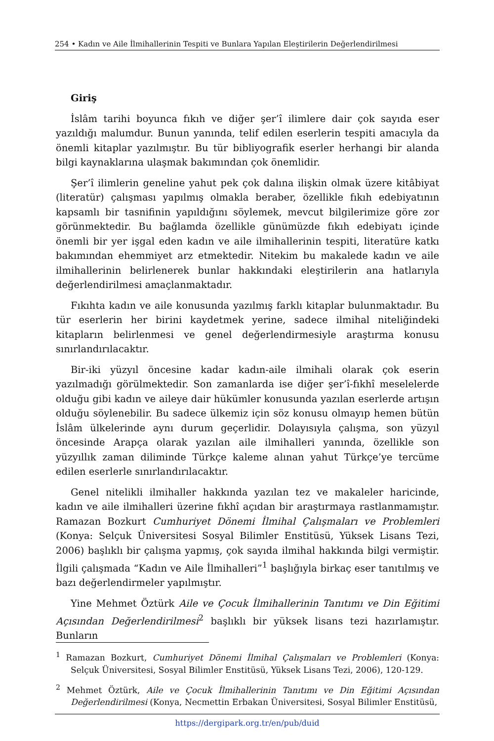254 • Kadın ve Aile İlmihallerinin Tespiti ve Bunlara Yapılan Eleştirilerin Değerlendirilmesi
Giriş
İslâm tarihi boyunca fıkıh ve diğer şer’î ilimlere dair çok sayıda eser yazıldığı malumdur. Bunun yanında, telif edilen eserlerin tespiti amacıyla da önemli kitaplar yazılmıştır. Bu tür bibliyografik eserler herhangi bir alanda bilgi kaynaklarına ulaşmak bakımından çok önemlidir.
Şer’î ilimlerin geneline yahut pek çok dalına ilişkin olmak üzere kitâbiyat (literatür) çalışması yapılmış olmakla beraber, özellikle fıkıh edebiyatının kapsamlı bir tasnifinin yapıldığını söylemek, mevcut bilgilerimize göre zor görünmektedir. Bu bağlamda özellikle günümüzde fıkıh edebiyatı içinde önemli bir yer işgal eden kadın ve aile ilmihallerinin tespiti, literatüre katkı bakımından ehemmiyet arz etmektedir. Nitekim bu makalede kadın ve aile ilmihallerinin belirlenerek bunlar hakkındaki eleştirilerin ana hatlarıyla değerlendirilmesi amaçlanmaktadır.
Fıkıhta kadın ve aile konusunda yazılmış farklı kitaplar bulunmaktadır. Bu tür eserlerin her birini kaydetmek yerine, sadece ilmihal niteliğindeki kitapların belirlenmesi ve genel değerlendirmesiyle araştırma konusu sınırlandırılacaktır.
Bir-iki yüzyıl öncesine kadar kadın-aile ilmihali olarak çok eserin yazılmadığı görülmektedir. Son zamanlarda ise diğer şer’î-fıkhî meselelerde olduğu gibi kadın ve aileye dair hükümler konusunda yazılan eserlerde artışın olduğu söylenebilir. Bu sadece ülkemiz için söz konusu olmayıp hemen bütün İslâm ülkelerinde aynı durum geçerlidir. Dolayısıyla çalışma, son yüzyıl öncesinde Arapça olarak yazılan aile ilmihalleri yanında, özellikle son yüzyıllık zaman diliminde Türkçe kaleme alınan yahut Türkçe’ye tercüme edilen eserlerle sınırlandırılacaktır.
Genel nitelikli ilmihaller hakkında yazılan tez ve makaleler haricinde, kadın ve aile ilmihalleri üzerine fıkhî açıdan bir araştırmaya rastlanmamıştır. Ramazan Bozkurt Cumhuriyet Dönemi İlmihal Çalışmaları ve Problemleri (Konya: Selçuk Üniversitesi Sosyal Bilimler Enstitüsü, Yüksek Lisans Tezi, 2006) başlıklı bir çalışma yapmış, çok sayıda ilmihal hakkında bilgi vermiştir. İlgili çalışmada “Kadın ve Aile İlmihalleri”<sup>1</sup> başlığıyla birkaç eser tanıtılmış ve bazı değerlendirmeler yapılmıştır.
Yine Mehmet Öztürk Aile ve Çocuk İlmihallerinin Tanıtımı ve Din Eğitimi Açısından Değerlendirilmesi<sup>2</sup> başlıklı bir yüksek lisans tezi hazırlamıştır. Bunların
<sup>1</sup> Ramazan Bozkurt, Cumhuriyet Dönemi İlmihal Çalışmaları ve Problemleri (Konya: Selçuk Üniversitesi, Sosyal Bilimler Enstitüsü, Yüksek Lisans Tezi, 2006), 120-129.
<sup>2</sup> Mehmet Öztürk, Aile ve Çocuk İlmihallerinin Tanıtımı ve Din Eğitimi Açısından Değerlendirilmesi (Konya, Necmettin Erbakan Üniversitesi, Sosyal Bilimler Enstitüsü,
https://dergipark.org.tr/en/pub/duid